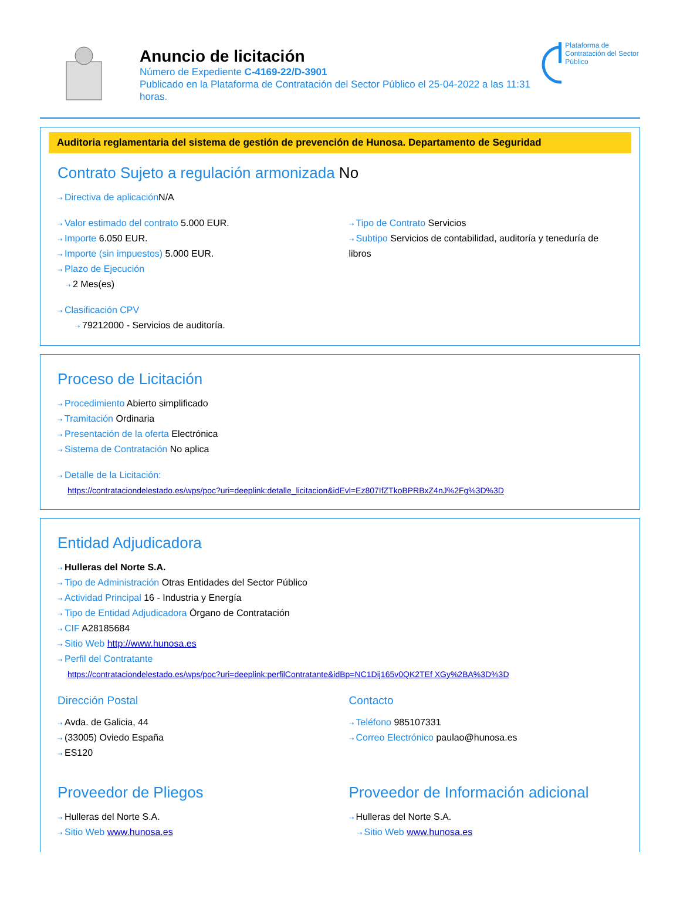Anuncio de licitación
Número de Expediente C-4169-22/D-3901
Publicado en la Plataforma de Contratación del Sector Público el 25-04-2022 a las 11:31 horas.
Plataforma de Contratación del Sector Público
Auditoria reglamentaria del sistema de gestión de prevención de Hunosa. Departamento de Seguridad
Contrato Sujeto a regulación armonizada No
⇢ Directiva de aplicación N/A
⇢ Valor estimado del contrato 5.000 EUR.
⇢ Importe 6.050 EUR.
⇢ Importe (sin impuestos) 5.000 EUR.
⇢ Plazo de Ejecución
⇢ 2 Mes(es)
⇢ Clasificación CPV
⇢ 79212000 - Servicios de auditoría.
⇢ Tipo de Contrato Servicios
⇢ Subtipo Servicios de contabilidad, auditoría y teneduría de libros
Proceso de Licitación
⇢ Procedimiento Abierto simplificado
⇢ Tramitación Ordinaria
⇢ Presentación de la oferta Electrónica
⇢ Sistema de Contratación No aplica
⇢ Detalle de la Licitación:
https://contrataciondelestado.es/wps/poc?uri=deeplink:detalle_licitacion&idEvl=Ez807IfZTkoBPRBxZ4nJ%2Fg%3D%3D
Entidad Adjudicadora
⇢ Hulleras del Norte S.A.
⇢ Tipo de Administración Otras Entidades del Sector Público
⇢ Actividad Principal 16 - Industria y Energía
⇢ Tipo de Entidad Adjudicadora Órgano de Contratación
⇢ CIF A28185684
⇢ Sitio Web http://www.hunosa.es
⇢ Perfil del Contratante
https://contrataciondelestado.es/wps/poc?uri=deeplink:perfilContratante&idBp=NC1Dij165v0QK2TEf XGy%2BA%3D%3D
Dirección Postal
⇢ Avda. de Galicia, 44
⇢ (33005) Oviedo España
⇢ ES120
Contacto
⇢ Teléfono 985107331
⇢ Correo Electrónico paulao@hunosa.es
Proveedor de Pliegos
⇢ Hulleras del Norte S.A.
⇢ Sitio Web www.hunosa.es
Proveedor de Información adicional
⇢ Hulleras del Norte S.A.
⇢ Sitio Web www.hunosa.es